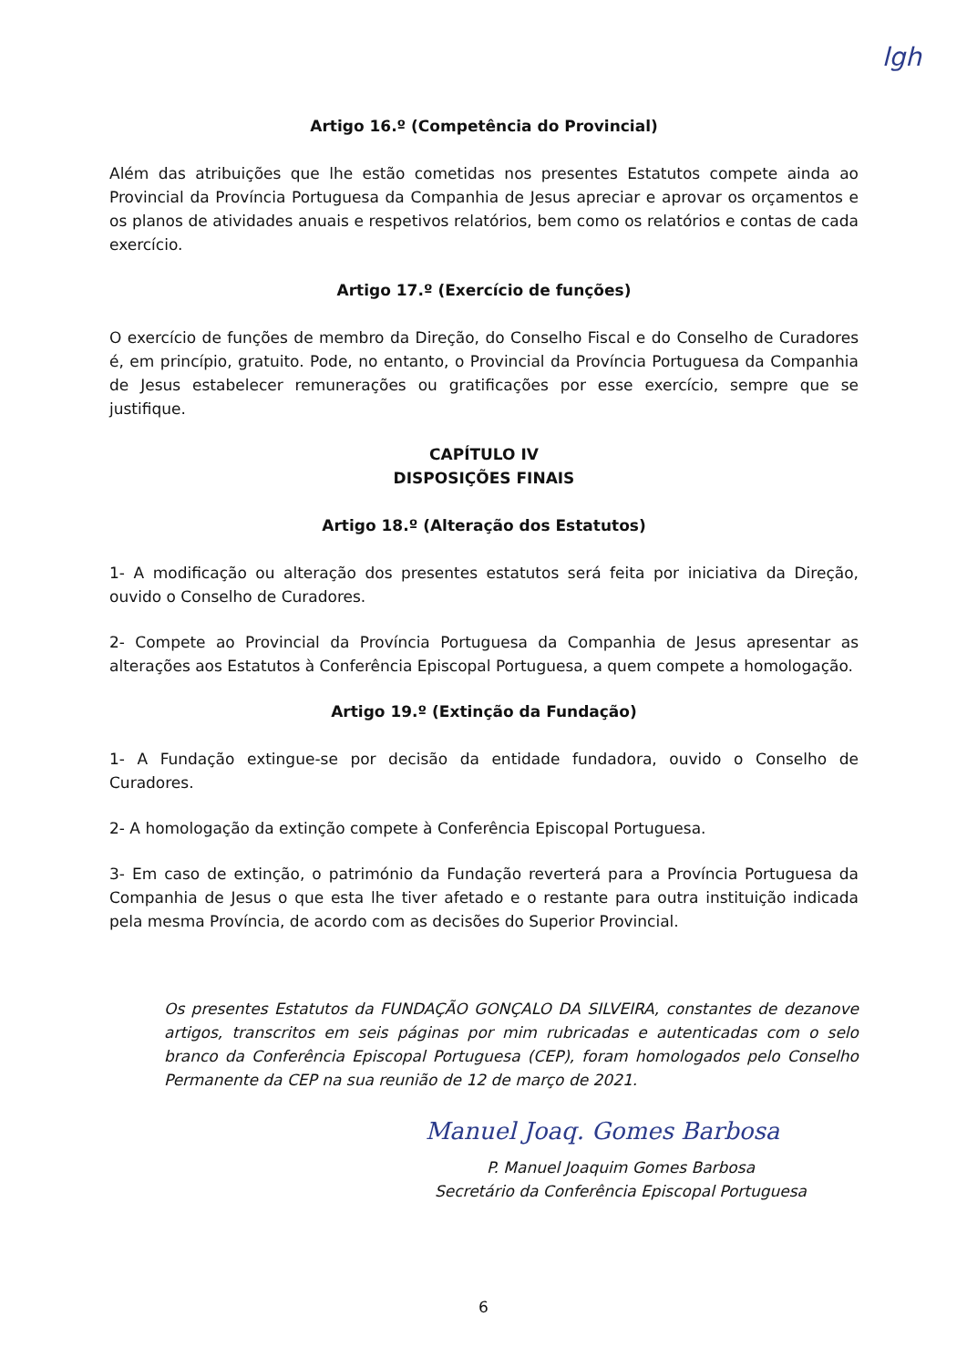lgh
Artigo 16.º (Competência do Provincial)
Além das atribuições que lhe estão cometidas nos presentes Estatutos compete ainda ao Provincial da Província Portuguesa da Companhia de Jesus apreciar e aprovar os orçamentos e os planos de atividades anuais e respetivos relatórios, bem como os relatórios e contas de cada exercício.
Artigo 17.º (Exercício de funções)
O exercício de funções de membro da Direção, do Conselho Fiscal e do Conselho de Curadores é, em princípio, gratuito. Pode, no entanto, o Provincial da Província Portuguesa da Companhia de Jesus estabelecer remunerações ou gratificações por esse exercício, sempre que se justifique.
CAPÍTULO IV
DISPOSIÇÕES FINAIS
Artigo 18.º (Alteração dos Estatutos)
1- A modificação ou alteração dos presentes estatutos será feita por iniciativa da Direção, ouvido o Conselho de Curadores.
2- Compete ao Provincial da Província Portuguesa da Companhia de Jesus apresentar as alterações aos Estatutos à Conferência Episcopal Portuguesa, a quem compete a homologação.
Artigo 19.º (Extinção da Fundação)
1- A Fundação extingue-se por decisão da entidade fundadora, ouvido o Conselho de Curadores.
2- A homologação da extinção compete à Conferência Episcopal Portuguesa.
3- Em caso de extinção, o património da Fundação reverterá para a Província Portuguesa da Companhia de Jesus o que esta lhe tiver afetado e o restante para outra instituição indicada pela mesma Província, de acordo com as decisões do Superior Provincial.
Os presentes Estatutos da FUNDAÇÃO GONÇALO DA SILVEIRA, constantes de dezanove artigos, transcritos em seis páginas por mim rubricadas e autenticadas com o selo branco da Conferência Episcopal Portuguesa (CEP), foram homologados pelo Conselho Permanente da CEP na sua reunião de 12 de março de 2021.
Manuel Joaq. Gomes Barbosa
P. Manuel Joaquim Gomes Barbosa
Secretário da Conferência Episcopal Portuguesa
6